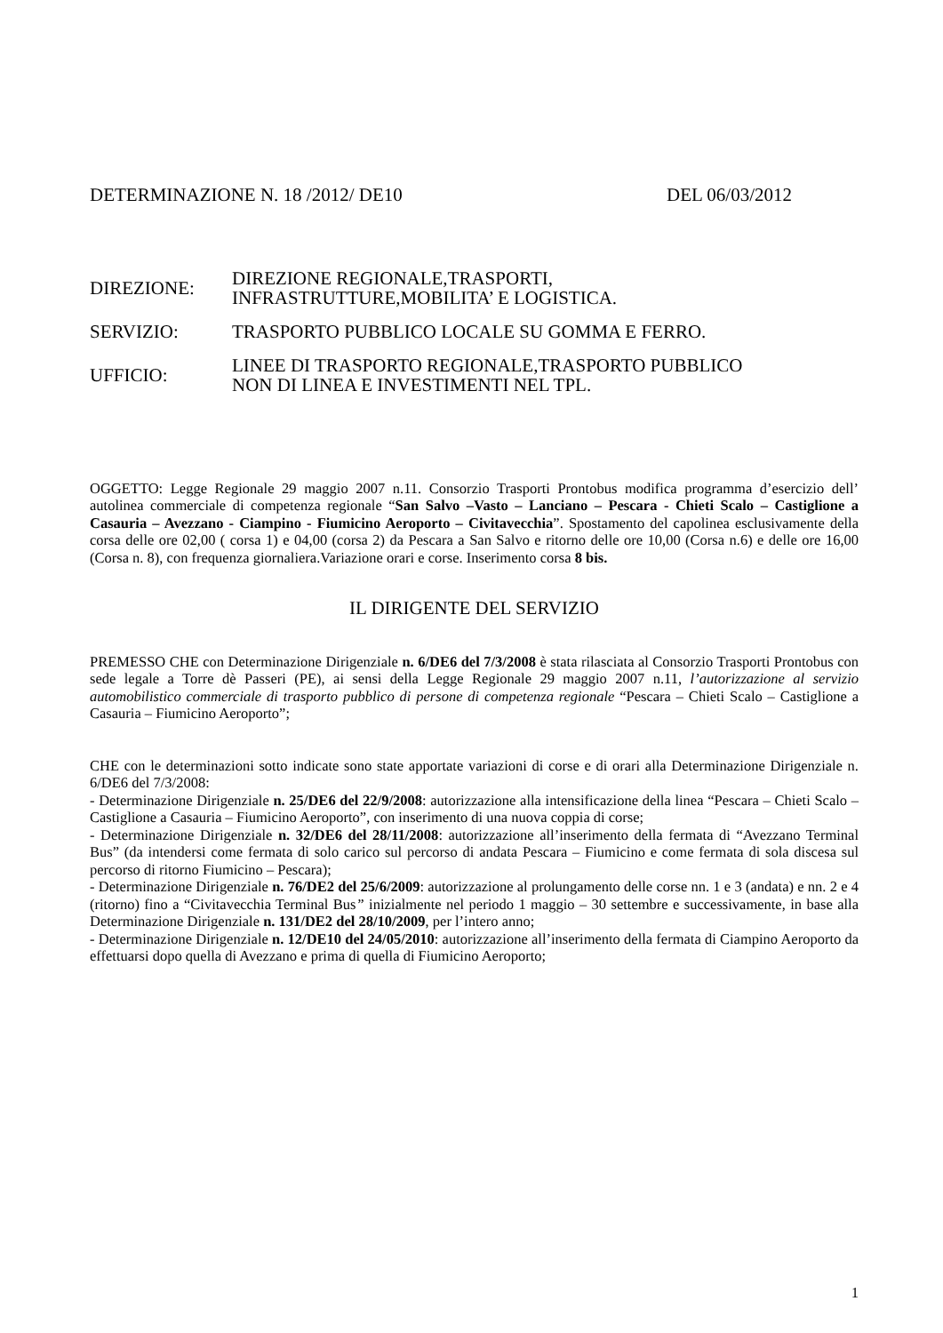DETERMINAZIONE N. 18 /2012/ DE10 DEL 06/03/2012
| DIREZIONE: | DIREZIONE REGIONALE,TRASPORTI, INFRASTRUTTURE,MOBILITA’ E LOGISTICA. |
| SERVIZIO: | TRASPORTO PUBBLICO LOCALE SU GOMMA E FERRO. |
| UFFICIO: | LINEE DI TRASPORTO REGIONALE,TRASPORTO PUBBLICO NON DI LINEA E INVESTIMENTI NEL TPL. |
OGGETTO: Legge Regionale 29 maggio 2007 n.11. Consorzio Trasporti Prontobus modifica programma d’esercizio dell’ autolinea commerciale di competenza regionale “San Salvo –Vasto – Lanciano – Pescara - Chieti Scalo – Castiglione a Casauria – Avezzano - Ciampino - Fiumicino Aeroporto – Civitavecchia”. Spostamento del capolinea esclusivamente della corsa delle ore 02,00 ( corsa 1) e 04,00 (corsa 2) da Pescara a San Salvo e ritorno delle ore 10,00 (Corsa n.6) e delle ore 16,00 (Corsa n. 8), con frequenza giornaliera.Variazione orari e corse. Inserimento corsa 8 bis.
IL DIRIGENTE DEL SERVIZIO
PREMESSO CHE con Determinazione Dirigenziale n. 6/DE6 del 7/3/2008 è stata rilasciata al Consorzio Trasporti Prontobus con sede legale a Torre dè Passeri (PE), ai sensi della Legge Regionale 29 maggio 2007 n.11, l’autorizzazione al servizio automobilistico commerciale di trasporto pubblico di persone di competenza regionale “Pescara – Chieti Scalo – Castiglione a Casauria – Fiumicino Aeroporto”;
CHE con le determinazioni sotto indicate sono state apportate variazioni di corse e di orari alla Determinazione Dirigenziale n. 6/DE6 del 7/3/2008:
- Determinazione Dirigenziale n. 25/DE6 del 22/9/2008: autorizzazione alla intensificazione della linea “Pescara – Chieti Scalo – Castiglione a Casauria – Fiumicino Aeroporto”, con inserimento di una nuova coppia di corse;
- Determinazione Dirigenziale n. 32/DE6 del 28/11/2008: autorizzazione all’inserimento della fermata di “Avezzano Terminal Bus” (da intendersi come fermata di solo carico sul percorso di andata Pescara – Fiumicino e come fermata di sola discesa sul percorso di ritorno Fiumicino – Pescara);
- Determinazione Dirigenziale n. 76/DE2 del 25/6/2009: autorizzazione al prolungamento delle corse nn. 1 e 3 (andata) e nn. 2 e 4 (ritorno) fino a “Civitavecchia Terminal Bus” inizialmente nel periodo 1 maggio – 30 settembre e successivamente, in base alla Determinazione Dirigenziale n. 131/DE2 del 28/10/2009, per l’intero anno;
- Determinazione Dirigenziale n. 12/DE10 del 24/05/2010: autorizzazione all’inserimento della fermata di Ciampino Aeroporto da effettuarsi dopo quella di Avezzano e prima di quella di Fiumicino Aeroporto;
1